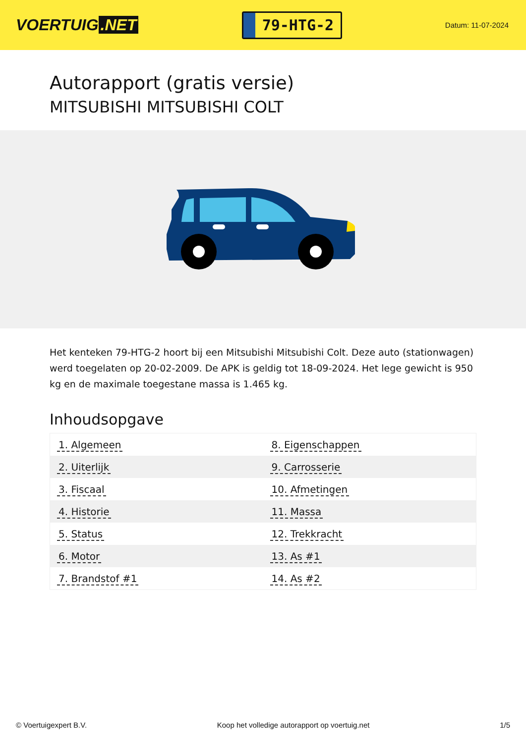VOERTUIG.NET
79-HTG-2
Datum: 11-07-2024
Autorapport (gratis versie)
MITSUBISHI MITSUBISHI COLT
Het kenteken 79-HTG-2 hoort bij een Mitsubishi Mitsubishi Colt. Deze auto (stationwagen) werd toegelaten op 20-02-2009. De APK is geldig tot 18-09-2024. Het lege gewicht is 950 kg en de maximale toegestane massa is 1.465 kg.
Inhoudsopgave
| 1. Algemeen | 8. Eigenschappen |
| 2. Uiterlijk | 9. Carrosserie |
| 3. Fiscaal | 10. Afmetingen |
| 4. Historie | 11. Massa |
| 5. Status | 12. Trekkracht |
| 6. Motor | 13. As #1 |
| 7. Brandstof #1 | 14. As #2 |
© Voertuigexpert B.V. Koop het volledige autorapport op voertuig.net 1/5